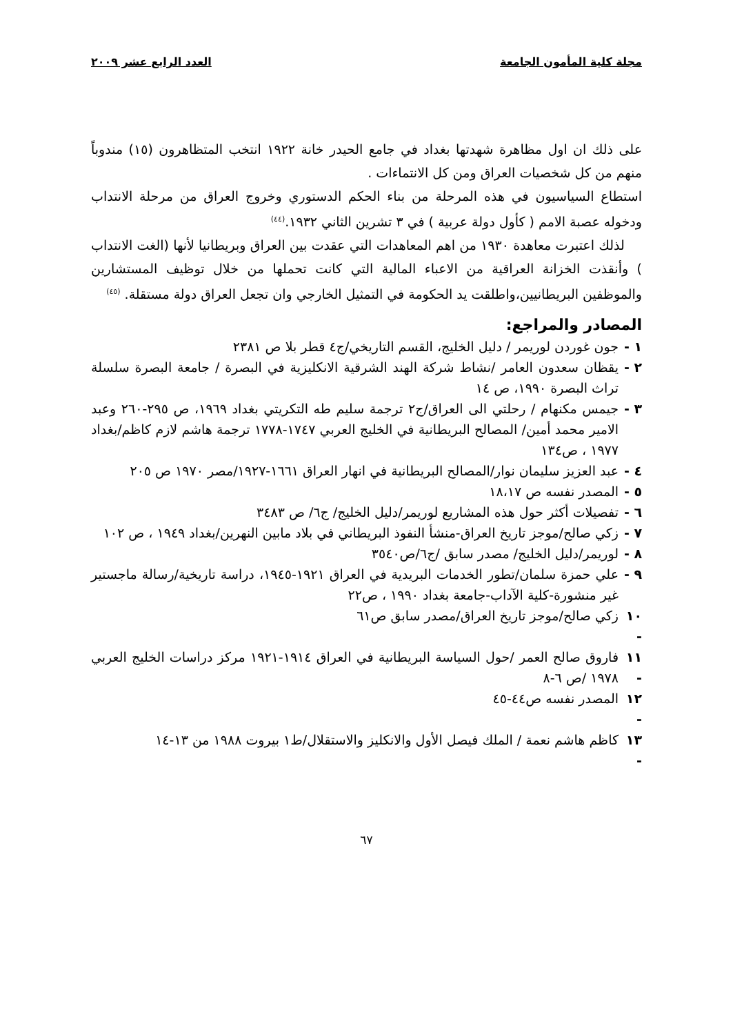مجلة كلية المأمون الجامعة العدد الرابع عشر ٢٠٠٩
على ذلك ان اول مظاهرة شهدتها بغداد في جامع الحيدر خانة ١٩٢٢ انتخب المتظاهرون (١٥) مندوباً منهم من كل شخصيات العراق ومن كل الانتماءات .
استطاع السياسيون في هذه المرحلة من بناء الحكم الدستوري وخروج العراق من مرحلة الانتداب ودخوله عصبة الامم ( كأول دولة عربية ) في ٣ تشرين الثاني ١٩٣٢.<sup>(٤٤)</sup>
لذلك اعتبرت معاهدة ١٩٣٠ من اهم المعاهدات التي عقدت بين العراق وبريطانيا لأنها (الغت الانتداب ) وأنقذت الخزانة العراقية من الاعباء المالية التي كانت تحملها من خلال توظيف المستشارين والموظفين البريطانيين،واطلقت يد الحكومة في التمثيل الخارجي وان تجعل العراق دولة مستقلة. <sup>(٤٥)</sup>
المصادر والمراجع:
١ - جون غوردن لوريمر / دليل الخليج، القسم التاريخي/ج٤ قطر بلا ص ٢٣٨١
٢ - يقظان سعدون العامر /نشاط شركة الهند الشرقية الانكليزية في البصرة / جامعة البصرة سلسلة تراث البصرة ١٩٩٠، ص ١٤
٣ - جيمس مكنهام / رحلتي الى العراق/ج٢ ترجمة سليم طه التكريتي بغداد ١٩٦٩، ص ٢٩٥-٢٦٠ وعبد الامير محمد أمين/ المصالح البريطانية في الخليج العربي ١٧٤٧-١٧٧٨ ترجمة هاشم لازم كاظم/بغداد ١٩٧٧ ، ص١٣٤
٤ - عبد العزيز سليمان نوار/المصالح البريطانية في انهار العراق ١٦٦١-١٩٢٧/مصر ١٩٧٠ ص ٢٠٥
٥ - المصدر نفسه ص ١٨،١٧
٦ - تفصيلات أكثر حول هذه المشاريع لوريمر/دليل الخليج/ ج٦/ ص ٣٤٨٣
٧ - زكي صالح/موجز تاريخ العراق-منشأ النفوذ البريطاني في بلاد مابين النهرين/بغداد ١٩٤٩ ، ص ١٠٢
٨ - لوريمر/دليل الخليج/ مصدر سابق /ج٦/ص٣٥٤٠
٩ - علي حمزة سلمان/تطور الخدمات البريدية في العراق ١٩٢١-١٩٤٥، دراسة تاريخية/رسالة ماجستير غير منشورة-كلية الآداب-جامعة بغداد ١٩٩٠ ، ص٢٢
١٠ - زكي صالح/موجز تاريخ العراق/مصدر سابق ص٦١
١١ - فاروق صالح العمر /حول السياسة البريطانية في العراق ١٩١٤-١٩٢١ مركز دراسات الخليج العربي ١٩٧٨ /ص ٦-٨
١٢ - المصدر نفسه ص٤٤-٤٥
١٣ - كاظم هاشم نعمة / الملك فيصل الأول والانكليز والاستقلال/ط١ بيروت ١٩٨٨ من ١٣-١٤
٦٧